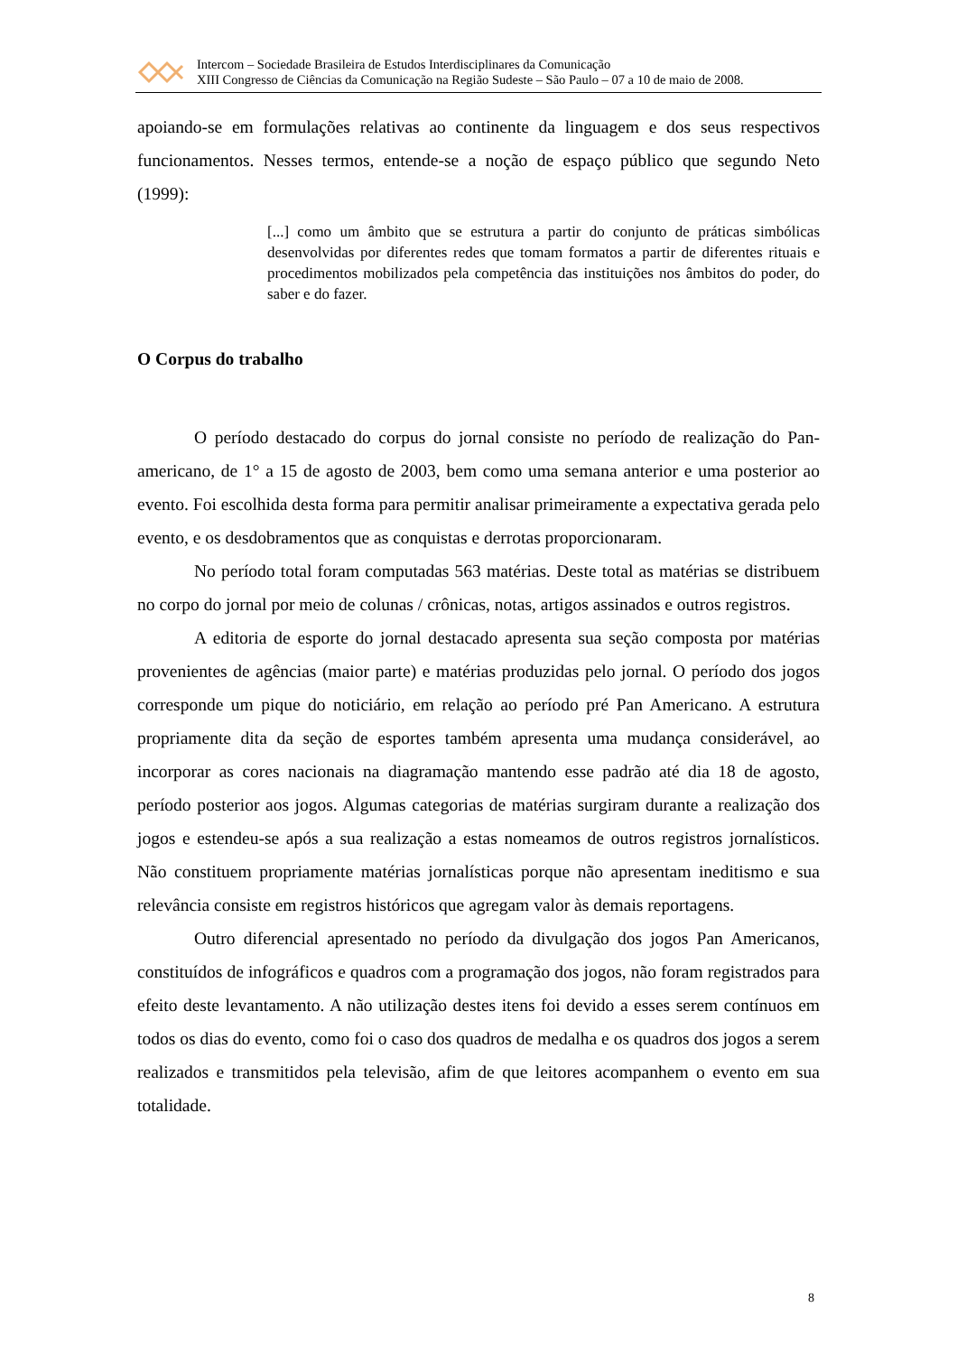Intercom – Sociedade Brasileira de Estudos Interdisciplinares da Comunicação
XIII Congresso de Ciências da Comunicação na Região Sudeste – São Paulo – 07 a 10 de maio de 2008.
apoiando-se em formulações relativas ao continente da linguagem e dos seus respectivos funcionamentos. Nesses termos, entende-se a noção de espaço público que segundo Neto (1999):
[...] como um âmbito que se estrutura a partir do conjunto de práticas simbólicas desenvolvidas por diferentes redes que tomam formatos a partir de diferentes rituais e procedimentos mobilizados pela competência das instituições nos âmbitos do poder, do saber e do fazer.
O Corpus do trabalho
O período destacado do corpus do jornal consiste no período de realização do Pan-americano, de 1° a 15 de agosto de 2003, bem como uma semana anterior e uma posterior ao evento. Foi escolhida desta forma para permitir analisar primeiramente a expectativa gerada pelo evento, e os desdobramentos que as conquistas e derrotas proporcionaram.
No período total foram computadas 563 matérias. Deste total as matérias se distribuem no corpo do jornal por meio de colunas / crônicas, notas, artigos assinados e outros registros.
A editoria de esporte do jornal destacado apresenta sua seção composta por matérias provenientes de agências (maior parte) e matérias produzidas pelo jornal. O período dos jogos corresponde um pique do noticiário, em relação ao período pré Pan Americano. A estrutura propriamente dita da seção de esportes também apresenta uma mudança considerável, ao incorporar as cores nacionais na diagramação mantendo esse padrão até dia 18 de agosto, período posterior aos jogos. Algumas categorias de matérias surgiram durante a realização dos jogos e estendeu-se após a sua realização a estas nomeamos de outros registros jornalísticos. Não constituem propriamente matérias jornalísticas porque não apresentam ineditismo e sua relevância consiste em registros históricos que agregam valor às demais reportagens.
Outro diferencial apresentado no período da divulgação dos jogos Pan Americanos, constituídos de infográficos e quadros com a programação dos jogos, não foram registrados para efeito deste levantamento. A não utilização destes itens foi devido a esses serem contínuos em todos os dias do evento, como foi o caso dos quadros de medalha e os quadros dos jogos a serem realizados e transmitidos pela televisão, afim de que leitores acompanhem o evento em sua totalidade.
8